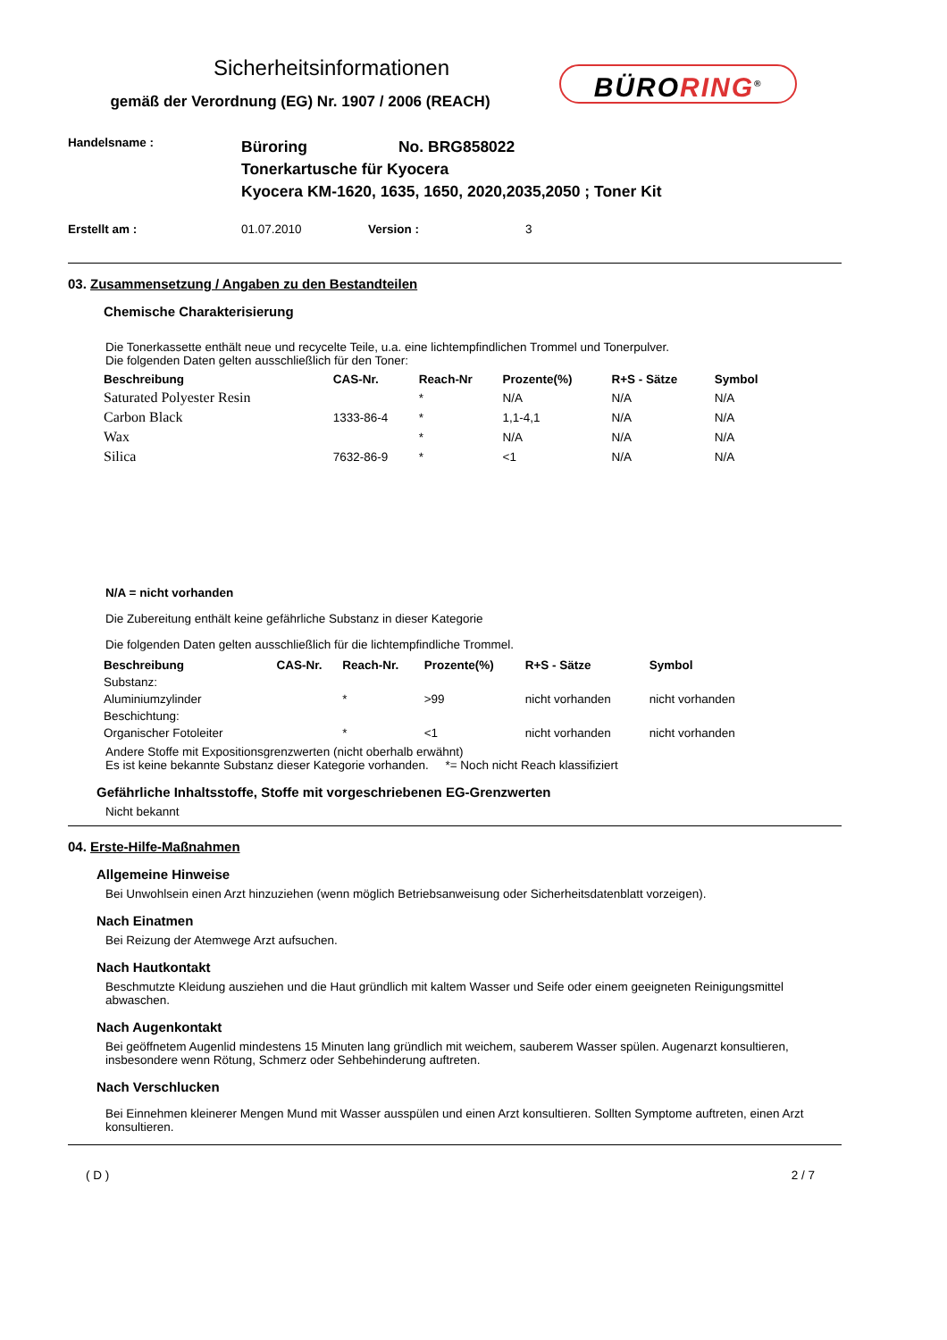Sicherheitsinformationen
gemäß der Verordnung (EG) Nr. 1907 / 2006 (REACH)
BÜRORING<sup>®</sup>
Handelsname :
Büroring No. BRG858022
Tonerkartusche für Kyocera
Kyocera KM-1620, 1635, 1650, 2020,2035,2050 ; Toner Kit
Erstellt am : 01.07.2010 Version : 3
03. Zusammensetzung / Angaben zu den Bestandteilen
Chemische Charakterisierung
Die Tonerkassette enthält neue und recycelte Teile, u.a. eine lichtempfindlichen Trommel und Tonerpulver.
Die folgenden Daten gelten ausschließlich für den Toner:
| Beschreibung | CAS-Nr. | Reach-Nr | Prozente(%) | R+S - Sätze | Symbol |
| --- | --- | --- | --- | --- | --- |
| Saturated Polyester Resin | | * | N/A | N/A | N/A |
| Carbon Black | 1333-86-4 | * | 1,1-4,1 | N/A | N/A |
| Wax | | * | N/A | N/A | N/A |
| Silica | 7632-86-9 | * | <1 | N/A | N/A |
N/A = nicht vorhanden
Die Zubereitung enthält keine gefährliche Substanz in dieser Kategorie
Die folgenden Daten gelten ausschließlich für die lichtempfindliche Trommel.
| Beschreibung | CAS-Nr. | Reach-Nr. | Prozente(%) | R+S - Sätze | Symbol |
| --- | --- | --- | --- | --- | --- |
| Substanz: | | | | | |
| Aluminiumzylinder | | * | >99 | nicht vorhanden | nicht vorhanden |
| Beschichtung: | | | | | |
| Organischer Fotoleiter | | * | <1 | nicht vorhanden | nicht vorhanden |
Andere Stoffe mit Expositionsgrenzwerten (nicht oberhalb erwähnt)
Es ist keine bekannte Substanz dieser Kategorie vorhanden. *= Noch nicht Reach klassifiziert
Gefährliche Inhaltsstoffe, Stoffe mit vorgeschriebenen EG-Grenzwerten
Nicht bekannt
04. Erste-Hilfe-Maßnahmen
Allgemeine Hinweise
Bei Unwohlsein einen Arzt hinzuziehen (wenn möglich Betriebsanweisung oder Sicherheitsdatenblatt vorzeigen).
Nach Einatmen
Bei Reizung der Atemwege Arzt aufsuchen.
Nach Hautkontakt
Beschmutzte Kleidung ausziehen und die Haut gründlich mit kaltem Wasser und Seife oder einem geeigneten Reinigungsmittel abwaschen.
Nach Augenkontakt
Bei geöffnetem Augenlid mindestens 15 Minuten lang gründlich mit weichem, sauberem Wasser spülen. Augenarzt konsultieren, insbesondere wenn Rötung, Schmerz oder Sehbehinderung auftreten.
Nach Verschlucken
Bei Einnehmen kleinerer Mengen Mund mit Wasser ausspülen und einen Arzt konsultieren. Sollten Symptome auftreten, einen Arzt konsultieren.
( D ) 2 / 7